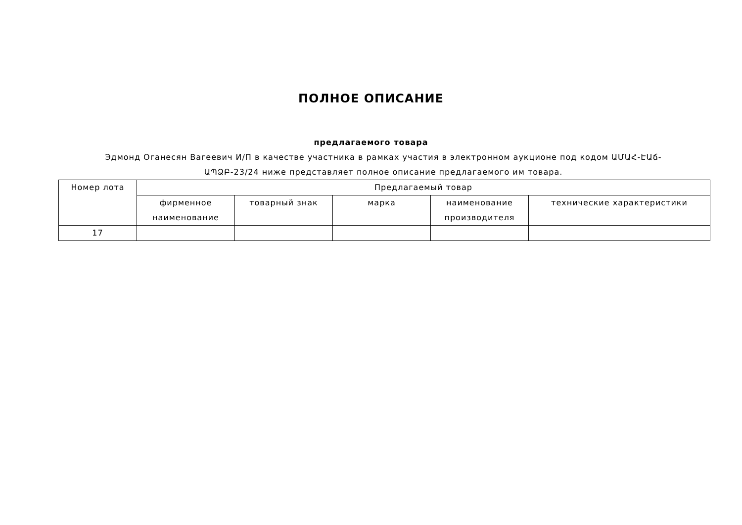ПОЛНОЕ ОПИСАНИЕ
предлагаемого товара
Эдмонд Оганесян Вагеевич И/П в качестве участника в рамках участия в электронном аукционе под кодом ԱՄԱՀ-ԷԱճ-ԱՊՁԲ-23/24 ниже представляет полное описание предлагаемого им товара.
| Номер лота | Предлагаемый товар | | | | |
| --- | --- | --- | --- | --- | --- |
| | фирменное наименование | товарный знак | марка | наименование производителя | технические характеристики |
| 17 | | | | | |